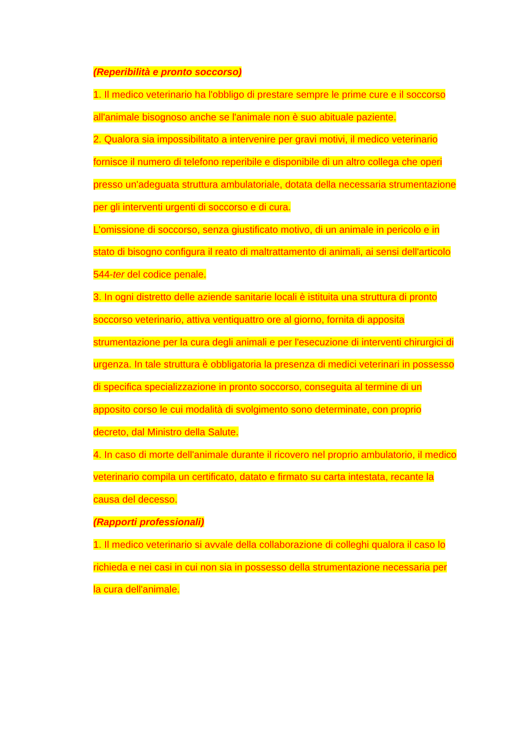(Reperibilità e pronto soccorso)
1. Il medico veterinario ha l'obbligo di prestare sempre le prime cure e il soccorso all'animale bisognoso anche se l'animale non è suo abituale paziente.
2. Qualora sia impossibilitato a intervenire per gravi motivi, il medico veterinario fornisce il numero di telefono reperibile e disponibile di un altro collega che operi presso un'adeguata struttura ambulatoriale, dotata della necessaria strumentazione per gli interventi urgenti di soccorso e di cura.
L'omissione di soccorso, senza giustificato motivo, di un animale in pericolo e in stato di bisogno configura il reato di maltrattamento di animali, ai sensi dell'articolo 544-ter del codice penale.
3. In ogni distretto delle aziende sanitarie locali è istituita una struttura di pronto soccorso veterinario, attiva ventiquattro ore al giorno, fornita di apposita strumentazione per la cura degli animali e per l'esecuzione di interventi chirurgici di urgenza. In tale struttura è obbligatoria la presenza di medici veterinari in possesso di specifica specializzazione in pronto soccorso, conseguita al termine di un apposito corso le cui modalità di svolgimento sono determinate, con proprio decreto, dal Ministro della Salute.
4. In caso di morte dell'animale durante il ricovero nel proprio ambulatorio, il medico veterinario compila un certificato, datato e firmato su carta intestata, recante la causa del decesso.
(Rapporti professionali)
1. Il medico veterinario si avvale della collaborazione di colleghi qualora il caso lo richieda e nei casi in cui non sia in possesso della strumentazione necessaria per la cura dell'animale.